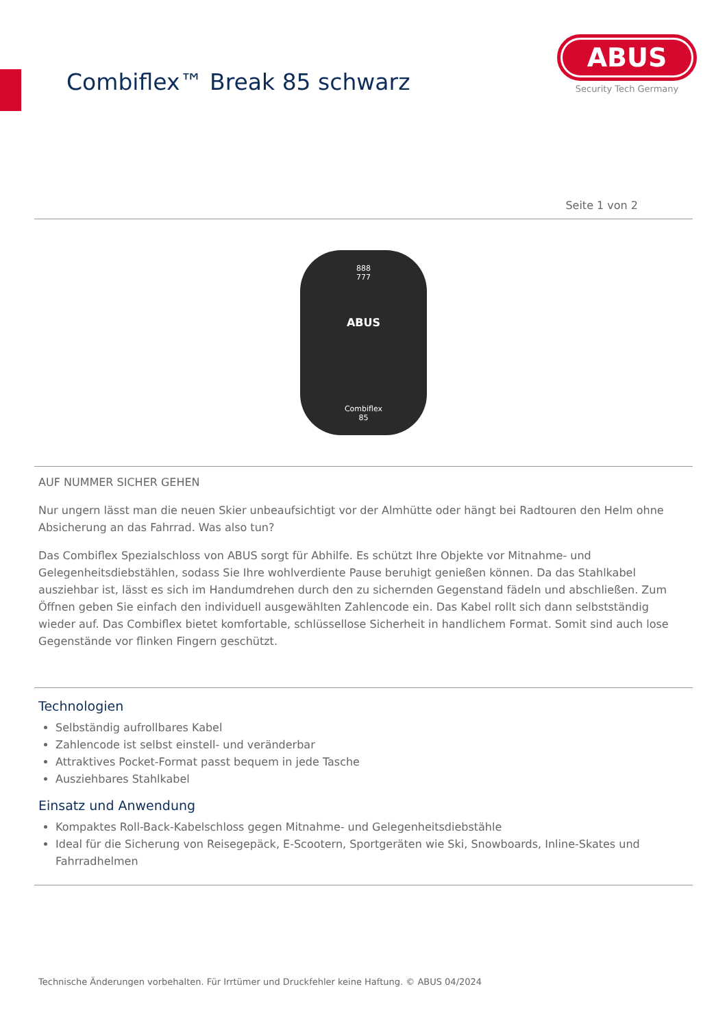Combiflex™ Break 85 schwarz
ABUS
Security Tech Germany
Seite 1 von 2
888
777
ABUS
Combiflex
85
AUF NUMMER SICHER GEHEN
Nur ungern lässt man die neuen Skier unbeaufsichtigt vor der Almhütte oder hängt bei Radtouren den Helm ohne Absicherung an das Fahrrad. Was also tun?
Das Combiflex Spezialschloss von ABUS sorgt für Abhilfe. Es schützt Ihre Objekte vor Mitnahme- und Gelegenheitsdiebstählen, sodass Sie Ihre wohlverdiente Pause beruhigt genießen können. Da das Stahlkabel ausziehbar ist, lässt es sich im Handumdrehen durch den zu sichernden Gegenstand fädeln und abschließen. Zum Öffnen geben Sie einfach den individuell ausgewählten Zahlencode ein. Das Kabel rollt sich dann selbstständig wieder auf. Das Combiflex bietet komfortable, schlüssellose Sicherheit in handlichem Format. Somit sind auch lose Gegenstände vor flinken Fingern geschützt.
Technologien
Selbständig aufrollbares Kabel
Zahlencode ist selbst einstell- und veränderbar
Attraktives Pocket-Format passt bequem in jede Tasche
Ausziehbares Stahlkabel
Einsatz und Anwendung
Kompaktes Roll-Back-Kabelschloss gegen Mitnahme- und Gelegenheitsdiebstähle
Ideal für die Sicherung von Reisegepäck, E-Scootern, Sportgeräten wie Ski, Snowboards, Inline-Skates und Fahrradhelmen
Technische Änderungen vorbehalten. Für Irrtümer und Druckfehler keine Haftung. © ABUS 04/2024